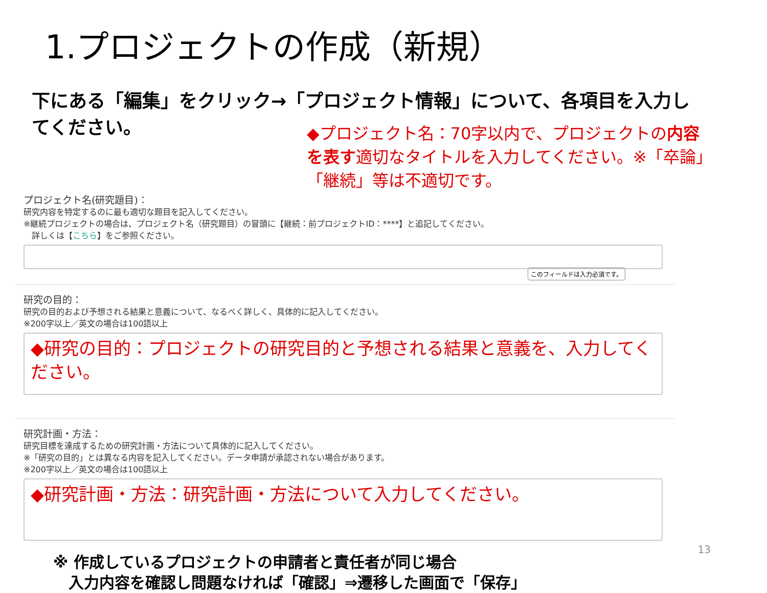1.プロジェクトの作成（新規）
下にある「編集」をクリック→「プロジェクト情報」について、各項目を入力してください。
◆プロジェクト名：70字以内で、プロジェクトの内容を表す適切なタイトルを入力してください。※「卒論」「継続」等は不適切です。
プロジェクト名(研究題目)：
研究内容を特定するのに最も適切な題目を記入してください。
※継続プロジェクトの場合は、プロジェクト名（研究題目）の冒頭に【継続：前プロジェクトID：****】と追記してください。
　詳しくは【こちら】をご参照ください。
このフィールドは入力必須です。
研究の目的：
研究の目的および予想される結果と意義について、なるべく詳しく、具体的に記入してください。
※200字以上／英文の場合は100語以上
◆研究の目的：プロジェクトの研究目的と予想される結果と意義を、入力してください。
研究計画・方法：
研究目標を達成するための研究計画・方法について具体的に記入してください。
※「研究の目的」とは異なる内容を記入してください。データ申請が承認されない場合があります。
※200字以上／英文の場合は100語以上
◆研究計画・方法：研究計画・方法について入力してください。
※ 作成しているプロジェクトの申請者と責任者が同じ場合
　入力内容を確認し問題なければ「確認」⇒遷移した画面で「保存」
13